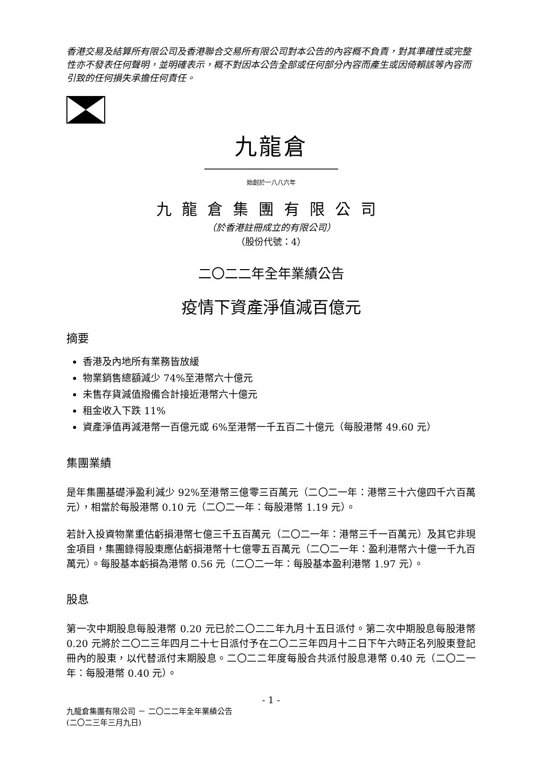香港交易及結算所有限公司及香港聯合交易所有限公司對本公告的內容概不負責，對其準確性或完整性亦不發表任何聲明，並明確表示，概不對因本公告全部或任何部分內容而產生或因倚賴該等內容而引致的任何損失承擔任何責任。
九龍倉
始創於一八八六年
九龍倉集團有限公司
（於香港註冊成立的有限公司）
（股份代號：4）
二〇二二年全年業績公告
疫情下資產淨值減百億元
摘要
香港及內地所有業務皆放緩
物業銷售總額減少 74%至港幣六十億元
未售存貨減值撥備合計接近港幣六十億元
租金收入下跌 11%
資產淨值再減港幣一百億元或 6%至港幣一千五百二十億元（每股港幣 49.60 元）
集團業績
是年集團基礎淨盈利減少 92%至港幣三億零三百萬元（二〇二一年：港幣三十六億四千六百萬元），相當於每股港幣 0.10 元（二〇二一年：每股港幣 1.19 元）。
若計入投資物業重估虧損港幣七億三千五百萬元（二〇二一年：港幣三千一百萬元）及其它非現金項目，集團錄得股東應佔虧損港幣十七億零五百萬元（二〇二一年：盈利港幣六十億一千九百萬元）。每股基本虧損為港幣 0.56 元（二〇二一年：每股基本盈利港幣 1.97 元）。
股息
第一次中期股息每股港幣 0.20 元已於二〇二二年九月十五日派付。第二次中期股息每股港幣 0.20 元將於二〇二三年四月二十七日派付予在二〇二三年四月十二日下午六時正名列股東登記冊內的股東，以代替派付末期股息。二〇二二年度每股合共派付股息港幣 0.40 元（二〇二一年：每股港幣 0.40 元）。
- 1 -
九龍倉集團有限公司 － 二〇二二年全年業績公告
(二〇二三年三月九日)